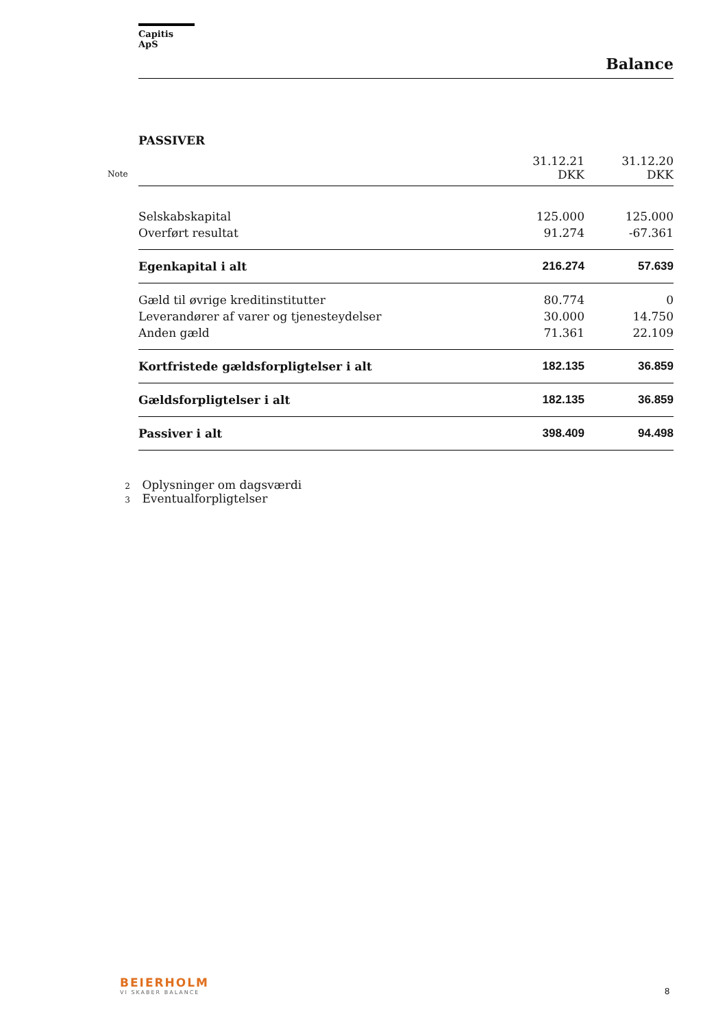Capitis ApS
Balance
PASSIVER
| Note | 31.12.21 DKK | 31.12.20 DKK |
| Selskabskapital | 125.000 | 125.000 |
| Overført resultat | 91.274 | -67.361 |
| Egenkapital i alt | 216.274 | 57.639 |
| Gæld til øvrige kreditinstitutter | 80.774 | 0 |
| Leverandører af varer og tjenesteydelser | 30.000 | 14.750 |
| Anden gæld | 71.361 | 22.109 |
| Kortfristede gældsforpligtelser i alt | 182.135 | 36.859 |
| Gældsforpligtelser i alt | 182.135 | 36.859 |
| Passiver i alt | 398.409 | 94.498 |
2 Oplysninger om dagsværdi
3 Eventualforpligtelser
BEIERHOLM
VI SKABER BALANCE
8